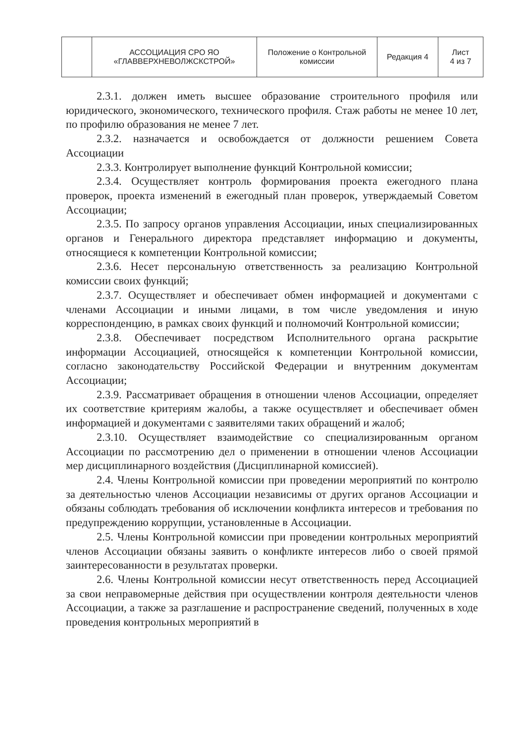| | АССОЦИАЦИЯ СРО ЯО «ГЛАВВЕРХНЕВОЛЖСКСТРОЙ» | Положение о Контрольной комиссии | Редакция 4 | Лист 4 из 7 |
2.3.1. должен иметь высшее образование строительного профиля или юридического, экономического, технического профиля. Стаж работы не менее 10 лет, по профилю образования не менее 7 лет.
2.3.2. назначается и освобождается от должности решением Совета Ассоциации
2.3.3. Контролирует выполнение функций Контрольной комиссии;
2.3.4. Осуществляет контроль формирования проекта ежегодного плана проверок, проекта изменений в ежегодный план проверок, утверждаемый Советом Ассоциации;
2.3.5. По запросу органов управления Ассоциации, иных специализированных органов и Генерального директора представляет информацию и документы, относящиеся к компетенции Контрольной комиссии;
2.3.6. Несет персональную ответственность за реализацию Контрольной комиссии своих функций;
2.3.7. Осуществляет и обеспечивает обмен информацией и документами с членами Ассоциации и иными лицами, в том числе уведомления и иную корреспонденцию, в рамках своих функций и полномочий Контрольной комиссии;
2.3.8. Обеспечивает посредством Исполнительного органа раскрытие информации Ассоциацией, относящейся к компетенции Контрольной комиссии, согласно законодательству Российской Федерации и внутренним документам Ассоциации;
2.3.9. Рассматривает обращения в отношении членов Ассоциации, определяет их соответствие критериям жалобы, а также осуществляет и обеспечивает обмен информацией и документами с заявителями таких обращений и жалоб;
2.3.10. Осуществляет взаимодействие со специализированным органом Ассоциации по рассмотрению дел о применении в отношении членов Ассоциации мер дисциплинарного воздействия (Дисциплинарной комиссией).
2.4. Члены Контрольной комиссии при проведении мероприятий по контролю за деятельностью членов Ассоциации независимы от других органов Ассоциации и обязаны соблюдать требования об исключении конфликта интересов и требования по предупреждению коррупции, установленные в Ассоциации.
2.5. Члены Контрольной комиссии при проведении контрольных мероприятий членов Ассоциации обязаны заявить о конфликте интересов либо о своей прямой заинтересованности в результатах проверки.
2.6. Члены Контрольной комиссии несут ответственность перед Ассоциацией за свои неправомерные действия при осуществлении контроля деятельности членов Ассоциации, а также за разглашение и распространение сведений, полученных в ходе проведения контрольных мероприятий в